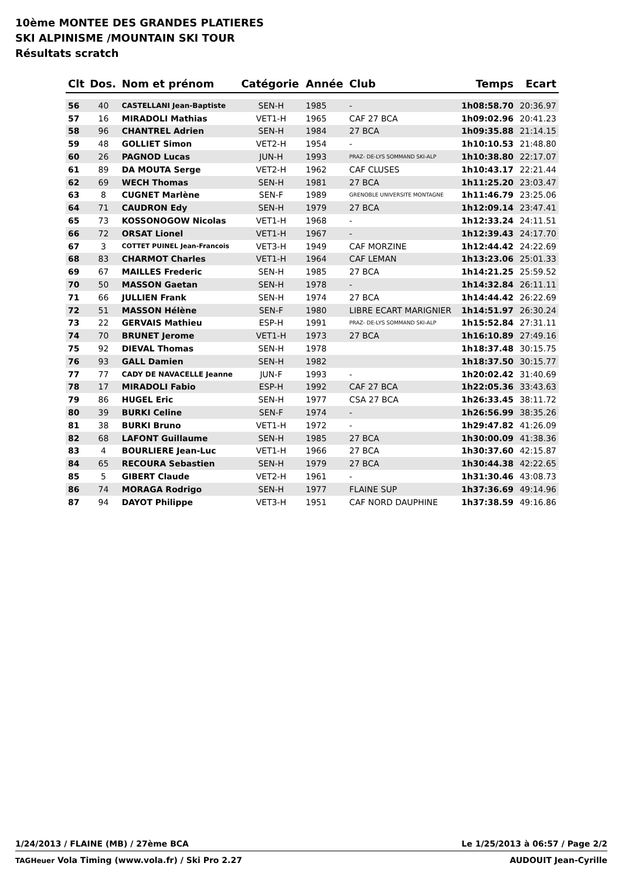10ème MONTEE DES GRANDES PLATIERES
SKI ALPINISME /MOUNTAIN SKI TOUR
Résultats scratch
| Clt | Dos. | Nom et prénom | Catégorie | Année | Club | Temps | Ecart |
| --- | --- | --- | --- | --- | --- | --- | --- |
| 56 | 40 | CASTELLANI Jean-Baptiste | SEN-H | 1985 | - | 1h08:58.70 | 20:36.97 |
| 57 | 16 | MIRADOLI Mathias | VET1-H | 1965 | CAF 27 BCA | 1h09:02.96 | 20:41.23 |
| 58 | 96 | CHANTREL Adrien | SEN-H | 1984 | 27 BCA | 1h09:35.88 | 21:14.15 |
| 59 | 48 | GOLLIET Simon | VET2-H | 1954 | - | 1h10:10.53 | 21:48.80 |
| 60 | 26 | PAGNOD Lucas | JUN-H | 1993 | PRAZ- DE-LYS SOMMAND SKI-ALP | 1h10:38.80 | 22:17.07 |
| 61 | 89 | DA MOUTA Serge | VET2-H | 1962 | CAF CLUSES | 1h10:43.17 | 22:21.44 |
| 62 | 69 | WECH Thomas | SEN-H | 1981 | 27 BCA | 1h11:25.20 | 23:03.47 |
| 63 | 8 | CUGNET Marlène | SEN-F | 1989 | GRENOBLE UNIVERSITE MONTAGNE | 1h11:46.79 | 23:25.06 |
| 64 | 71 | CAUDRON Edy | SEN-H | 1979 | 27 BCA | 1h12:09.14 | 23:47.41 |
| 65 | 73 | KOSSONOGOW Nicolas | VET1-H | 1968 | - | 1h12:33.24 | 24:11.51 |
| 66 | 72 | ORSAT Lionel | VET1-H | 1967 | - | 1h12:39.43 | 24:17.70 |
| 67 | 3 | COTTET PUINEL Jean-Francois | VET3-H | 1949 | CAF MORZINE | 1h12:44.42 | 24:22.69 |
| 68 | 83 | CHARMOT Charles | VET1-H | 1964 | CAF LEMAN | 1h13:23.06 | 25:01.33 |
| 69 | 67 | MAILLES Frederic | SEN-H | 1985 | 27 BCA | 1h14:21.25 | 25:59.52 |
| 70 | 50 | MASSON Gaetan | SEN-H | 1978 | - | 1h14:32.84 | 26:11.11 |
| 71 | 66 | JULLIEN Frank | SEN-H | 1974 | 27 BCA | 1h14:44.42 | 26:22.69 |
| 72 | 51 | MASSON Hélène | SEN-F | 1980 | LIBRE ECART MARIGNIER | 1h14:51.97 | 26:30.24 |
| 73 | 22 | GERVAIS Mathieu | ESP-H | 1991 | PRAZ- DE-LYS SOMMAND SKI-ALP | 1h15:52.84 | 27:31.11 |
| 74 | 70 | BRUNET Jerome | VET1-H | 1973 | 27 BCA | 1h16:10.89 | 27:49.16 |
| 75 | 92 | DIEVAL Thomas | SEN-H | 1978 | | 1h18:37.48 | 30:15.75 |
| 76 | 93 | GALL Damien | SEN-H | 1982 | | 1h18:37.50 | 30:15.77 |
| 77 | 77 | CADY DE NAVACELLE Jeanne | JUN-F | 1993 | - | 1h20:02.42 | 31:40.69 |
| 78 | 17 | MIRADOLI Fabio | ESP-H | 1992 | CAF 27 BCA | 1h22:05.36 | 33:43.63 |
| 79 | 86 | HUGEL Eric | SEN-H | 1977 | CSA 27 BCA | 1h26:33.45 | 38:11.72 |
| 80 | 39 | BURKI Celine | SEN-F | 1974 | - | 1h26:56.99 | 38:35.26 |
| 81 | 38 | BURKI Bruno | VET1-H | 1972 | - | 1h29:47.82 | 41:26.09 |
| 82 | 68 | LAFONT Guillaume | SEN-H | 1985 | 27 BCA | 1h30:00.09 | 41:38.36 |
| 83 | 4 | BOURLIERE Jean-Luc | VET1-H | 1966 | 27 BCA | 1h30:37.60 | 42:15.87 |
| 84 | 65 | RECOURA Sebastien | SEN-H | 1979 | 27 BCA | 1h30:44.38 | 42:22.65 |
| 85 | 5 | GIBERT Claude | VET2-H | 1961 | - | 1h31:30.46 | 43:08.73 |
| 86 | 74 | MORAGA Rodrigo | SEN-H | 1977 | FLAINE SUP | 1h37:36.69 | 49:14.96 |
| 87 | 94 | DAYOT Philippe | VET3-H | 1951 | CAF NORD DAUPHINE | 1h37:38.59 | 49:16.86 |
1/24/2013 / FLAINE (MB) / 27ème BCA Le 1/25/2013 à 06:57 / Page 2/2
TAGHeuer Vola Timing (www.vola.fr) / Ski Pro 2.27 AUDOUIT Jean-Cyrille